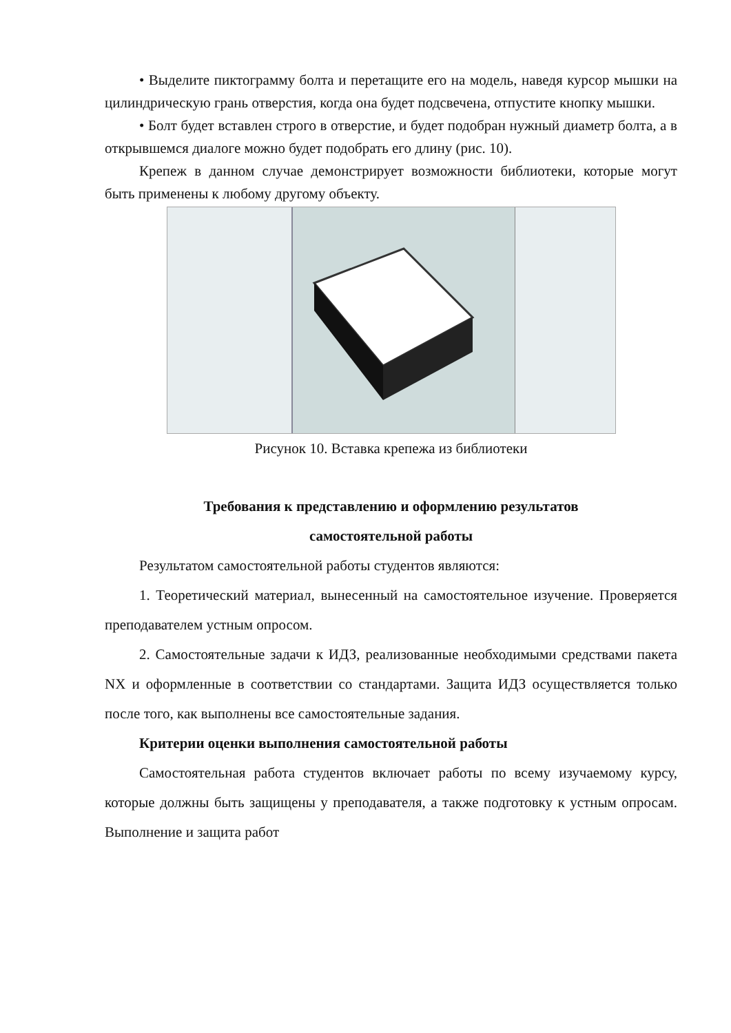• Выделите пиктограмму болта и перетащите его на модель, наведя курсор мышки на цилиндрическую грань отверстия, когда она будет подсвечена, отпустите кнопку мышки.
• Болт будет вставлен строго в отверстие, и будет подобран нужный диаметр болта, а в открывшемся диалоге можно будет подобрать его длину (рис. 10).
Крепеж в данном случае демонстрирует возможности библиотеки, которые могут быть применены к любому другому объекту.
Рисунок 10. Вставка крепежа из библиотеки
Требования к представлению и оформлению результатов
самостоятельной работы
Результатом самостоятельной работы студентов являются:
1. Теоретический материал, вынесенный на самостоятельное изучение. Проверяется преподавателем устным опросом.
2. Самостоятельные задачи к ИДЗ, реализованные необходимыми средствами пакета NX и оформленные в соответствии со стандартами. Защита ИДЗ осуществляется только после того, как выполнены все самостоятельные задания.
Критерии оценки выполнения самостоятельной работы
Самостоятельная работа студентов включает работы по всему изучаемому курсу, которые должны быть защищены у преподавателя, а также подготовку к устным опросам. Выполнение и защита работ